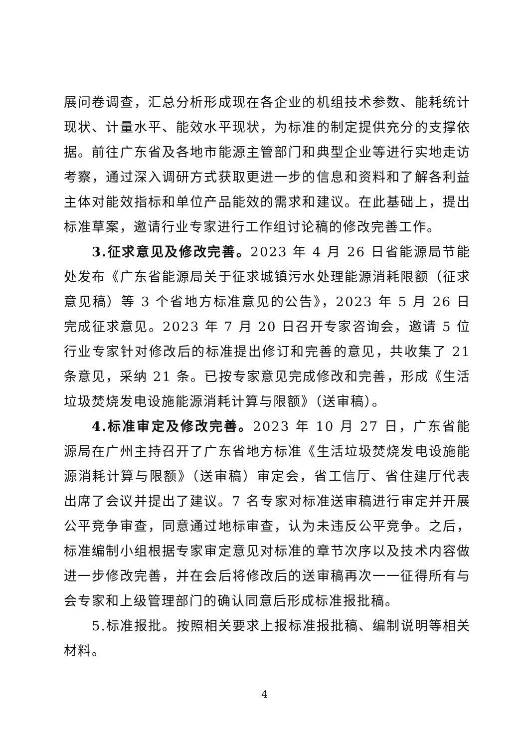展问卷调查，汇总分析形成现在各企业的机组技术参数、能耗统计现状、计量水平、能效水平现状，为标准的制定提供充分的支撑依据。前往广东省及各地市能源主管部门和典型企业等进行实地走访考察，通过深入调研方式获取更进一步的信息和资料和了解各利益主体对能效指标和单位产品能效的需求和建议。在此基础上，提出标准草案，邀请行业专家进行工作组讨论稿的修改完善工作。
3.征求意见及修改完善。2023 年 4 月 26 日省能源局节能处发布《广东省能源局关于征求城镇污水处理能源消耗限额（征求意见稿）等 3 个省地方标准意见的公告》，2023 年 5 月 26 日完成征求意见。2023 年 7 月 20 日召开专家咨询会，邀请 5 位行业专家针对修改后的标准提出修订和完善的意见，共收集了 21 条意见，采纳 21 条。已按专家意见完成修改和完善，形成《生活垃圾焚烧发电设施能源消耗计算与限额》（送审稿）。
4.标准审定及修改完善。2023 年 10 月 27 日，广东省能源局在广州主持召开了广东省地方标准《生活垃圾焚烧发电设施能源消耗计算与限额》（送审稿）审定会，省工信厅、省住建厅代表出席了会议并提出了建议。7 名专家对标准送审稿进行审定并开展公平竞争审查，同意通过地标审查，认为未违反公平竞争。之后，标准编制小组根据专家审定意见对标准的章节次序以及技术内容做进一步修改完善，并在会后将修改后的送审稿再次一一征得所有与会专家和上级管理部门的确认同意后形成标准报批稿。
5.标准报批。按照相关要求上报标准报批稿、编制说明等相关材料。
4